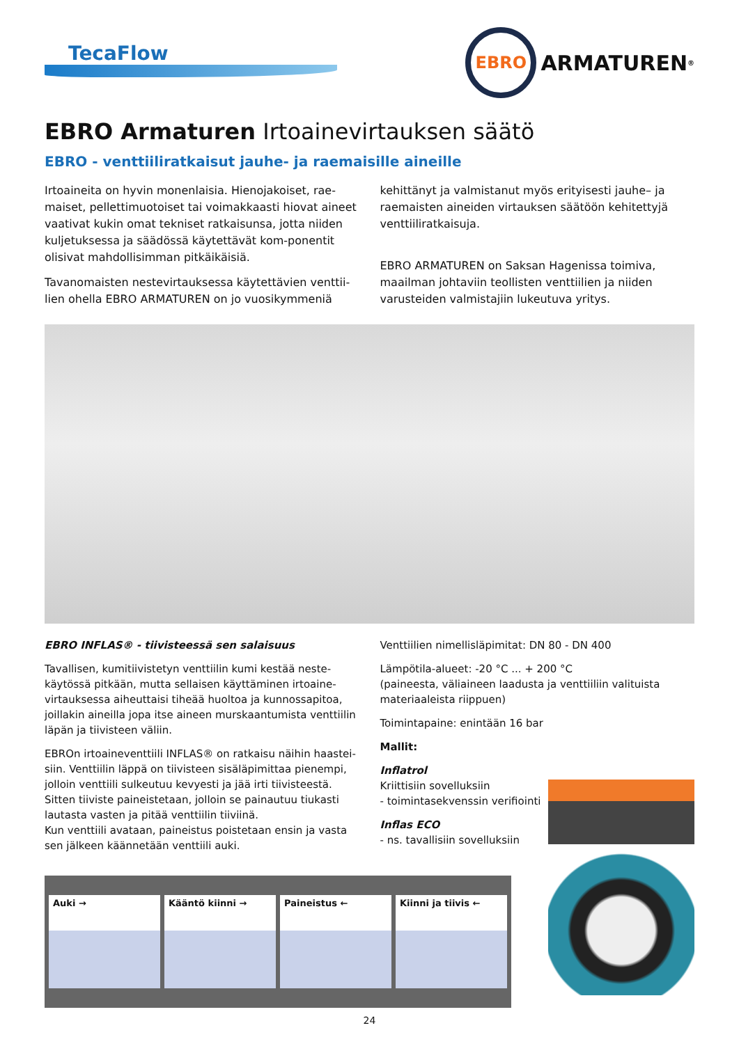TecaFlow
EBRO
ARMATUREN<sup>®</sup>
EBRO Armaturen Irtoainevirtauksen säätö
EBRO - venttiiliratkaisut jauhe- ja raemaisille aineille
Irtoaineita on hyvin monenlaisia. Hienojakoiset, rae-maiset, pellettimuotoiset tai voimakkaasti hiovat aineet vaativat kukin omat tekniset ratkaisunsa, jotta niiden kuljetuksessa ja säädössä käytettävät kom-ponentit olisivat mahdollisimman pitkäikäisiä.
Tavanomaisten nestevirtauksessa käytettävien venttii-lien ohella EBRO ARMATUREN on jo vuosikymmeniä
kehittänyt ja valmistanut myös erityisesti jauhe– ja raemaisten aineiden virtauksen säätöön kehitettyjä venttiiliratkaisuja.
EBRO ARMATUREN on Saksan Hagenissa toimiva, maailman johtaviin teollisten venttiilien ja niiden varusteiden valmistajiin lukeutuva yritys.
EBRO INFLAS® - tiivisteessä sen salaisuus
Tavallisen, kumitiivistetyn venttiilin kumi kestää neste-käytössä pitkään, mutta sellaisen käyttäminen irtoaine-virtauksessa aiheuttaisi tiheää huoltoa ja kunnossapitoa, joillakin aineilla jopa itse aineen murskaantumista venttiilin läpän ja tiivisteen väliin.
EBROn irtoaineventtiili INFLAS® on ratkaisu näihin haastei-siin. Venttiilin läppä on tiivisteen sisäläpimittaa pienempi, jolloin venttiili sulkeutuu kevyesti ja jää irti tiivisteestä. Sitten tiiviste paineistetaan, jolloin se painautuu tiukasti lautasta vasten ja pitää venttiilin tiiviinä.
Kun venttiili avataan, paineistus poistetaan ensin ja vasta sen jälkeen käännetään venttiili auki.
Venttiilien nimellisläpimitat: DN 80 - DN 400
Lämpötila-alueet: -20 °C ... + 200 °C
(paineesta, väliaineen laadusta ja venttiiliin valituista materiaaleista riippuen)
Toimintapaine: enintään 16 bar
Mallit:
Inflatrol
Kriittisiin sovelluksiin
- toimintasekvenssin verifiointi
Inflas ECO
- ns. tavallisiin sovelluksiin
Auki → Kääntö kiinni → Paineistus ← Kiinni ja tiivis ←
24